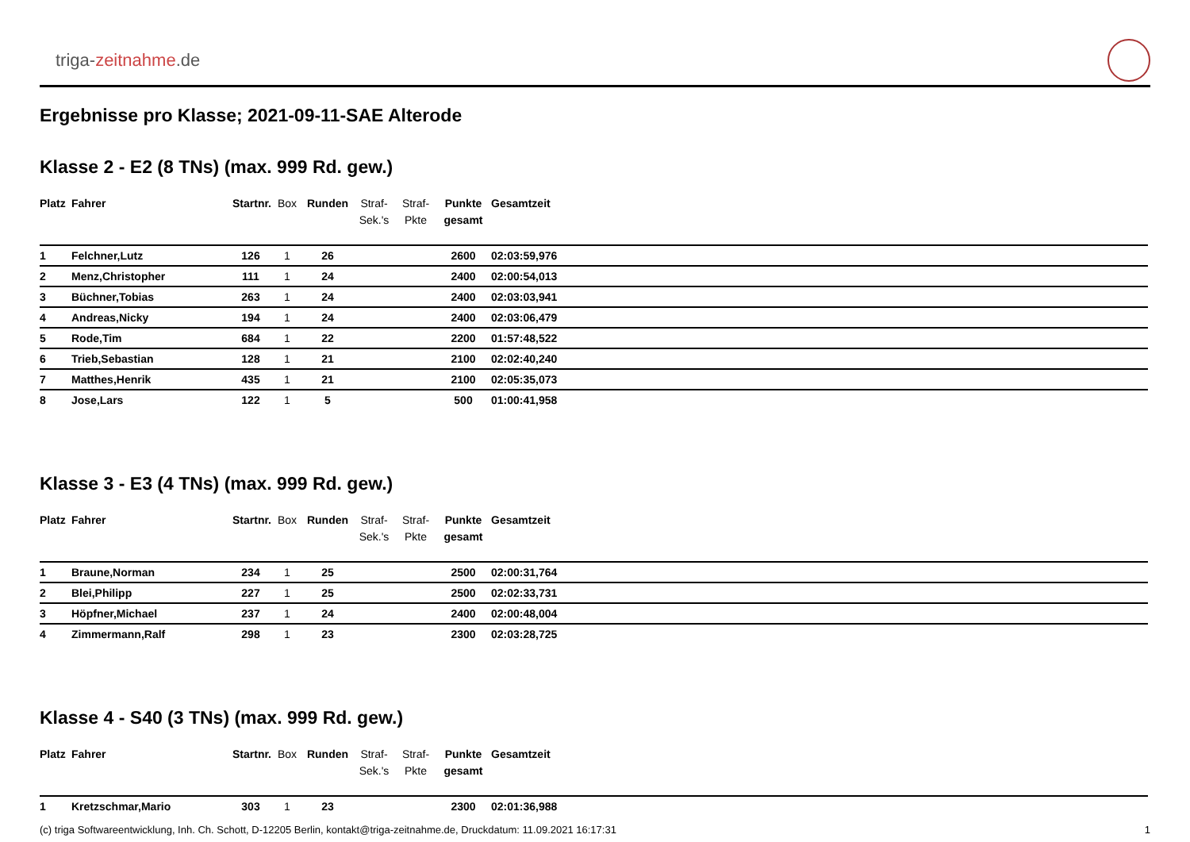triga-zeitnahme.de
Ergebnisse pro Klasse; 2021-09-11-SAE Alterode
Klasse 2 - E2 (8 TNs) (max. 999 Rd. gew.)
| Platz | Fahrer | Startnr. | Box | Runden | Straf- Sek.'s | Straf- Pkte | Punkte gesamt | Gesamtzeit |
| --- | --- | --- | --- | --- | --- | --- | --- | --- |
| 1 | Felchner,Lutz | 126 | 1 | 26 | | | 2600 | 02:03:59,976 |
| 2 | Menz,Christopher | 111 | 1 | 24 | | | 2400 | 02:00:54,013 |
| 3 | Büchner,Tobias | 263 | 1 | 24 | | | 2400 | 02:03:03,941 |
| 4 | Andreas,Nicky | 194 | 1 | 24 | | | 2400 | 02:03:06,479 |
| 5 | Rode,Tim | 684 | 1 | 22 | | | 2200 | 01:57:48,522 |
| 6 | Trieb,Sebastian | 128 | 1 | 21 | | | 2100 | 02:02:40,240 |
| 7 | Matthes,Henrik | 435 | 1 | 21 | | | 2100 | 02:05:35,073 |
| 8 | Jose,Lars | 122 | 1 | 5 | | | 500 | 01:00:41,958 |
Klasse 3 - E3 (4 TNs) (max. 999 Rd. gew.)
| Platz | Fahrer | Startnr. | Box | Runden | Straf- Sek.'s | Straf- Pkte | Punkte gesamt | Gesamtzeit |
| --- | --- | --- | --- | --- | --- | --- | --- | --- |
| 1 | Braune,Norman | 234 | 1 | 25 | | | 2500 | 02:00:31,764 |
| 2 | Blei,Philipp | 227 | 1 | 25 | | | 2500 | 02:02:33,731 |
| 3 | Höpfner,Michael | 237 | 1 | 24 | | | 2400 | 02:00:48,004 |
| 4 | Zimmermann,Ralf | 298 | 1 | 23 | | | 2300 | 02:03:28,725 |
Klasse 4 - S40 (3 TNs) (max. 999 Rd. gew.)
| Platz | Fahrer | Startnr. | Box | Runden | Straf- Sek.'s | Straf- Pkte | Punkte gesamt | Gesamtzeit |
| --- | --- | --- | --- | --- | --- | --- | --- | --- |
| 1 | Kretzschmar,Mario | 303 | 1 | 23 | | | 2300 | 02:01:36,988 |
(c) triga Softwareentwicklung, Inh. Ch. Schott, D-12205 Berlin, kontakt@triga-zeitnahme.de, Druckdatum: 11.09.2021 16:17:31 1